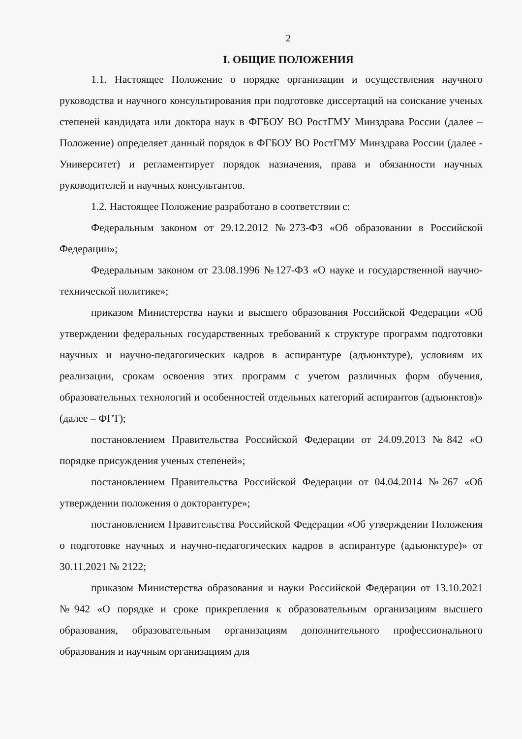2
I. ОБЩИЕ ПОЛОЖЕНИЯ
1.1. Настоящее Положение о порядке организации и осуществления научного руководства и научного консультирования при подготовке диссертаций на соискание ученых степеней кандидата или доктора наук в ФГБОУ ВО РостГМУ Минздрава России (далее – Положение) определяет данный порядок в ФГБОУ ВО РостГМУ Минздрава России (далее - Университет) и регламентирует порядок назначения, права и обязанности научных руководителей и научных консультантов.
1.2. Настоящее Положение разработано в соответствии с:
Федеральным законом от 29.12.2012 №273-ФЗ «Об образовании в Российской Федерации»;
Федеральным законом от 23.08.1996 №127-ФЗ «О науке и государственной научно-технической политике»;
приказом Министерства науки и высшего образования Российской Федерации «Об утверждении федеральных государственных требований к структуре программ подготовки научных и научно-педагогических кадров в аспирантуре (адъюнктуре), условиям их реализации, срокам освоения этих программ с учетом различных форм обучения, образовательных технологий и особенностей отдельных категорий аспирантов (адъюнктов)» (далее – ФГТ);
постановлением Правительства Российской Федерации от 24.09.2013 №842 «О порядке присуждения ученых степеней»;
постановлением Правительства Российской Федерации от 04.04.2014 №267 «Об утверждении положения о докторантуре»;
постановлением Правительства Российской Федерации «Об утверждении Положения о подготовке научных и научно-педагогических кадров в аспирантуре (адъюнктуре)» от 30.11.2021 № 2122;
приказом Министерства образования и науки Российской Федерации от 13.10.2021 №942 «О порядке и сроке прикрепления к образовательным организациям высшего образования, образовательным организациям дополнительного профессионального образования и научным организациям для